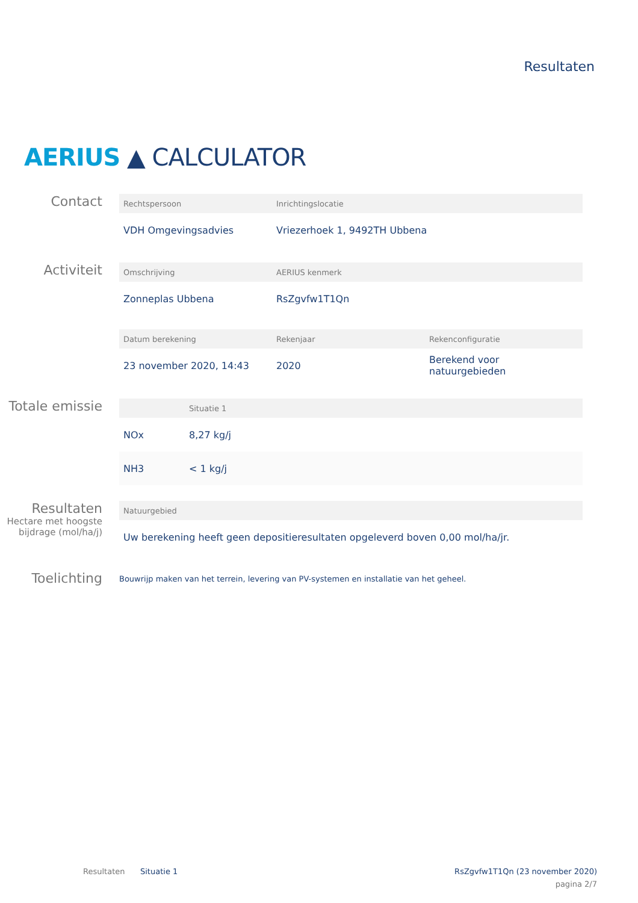Resultaten
AERIUS ▲ CALCULATOR
Contact
| Rechtspersoon | Inrichtingslocatie |
| --- | --- |
| VDH Omgevingsadvies | Vriezerhoek 1, 9492TH Ubbena |
Activiteit
| Omschrijving | AERIUS kenmerk |
| --- | --- |
| Zonneplas Ubbena | RsZgvfw1T1Qn |
| Datum berekening | Rekenjaar | Rekenconfiguratie |
| --- | --- | --- |
| 23 november 2020, 14:43 | 2020 | Berekend voor natuurgebieden |
Totale emissie
| | Situatie 1 |
| --- | --- |
| NOx | 8,27 kg/j |
| NH3 | < 1 kg/j |
Resultaten
Hectare met hoogste bijdrage (mol/ha/j)
| Natuurgebied |
| --- |
| Uw berekening heeft geen depositieresultaten opgeleverd boven 0,00 mol/ha/jr. |
Toelichting
Bouwrijp maken van het terrein, levering van PV-systemen en installatie van het geheel.
Resultaten Situatie 1
RsZgvfw1T1Qn (23 november 2020)
pagina 2/7